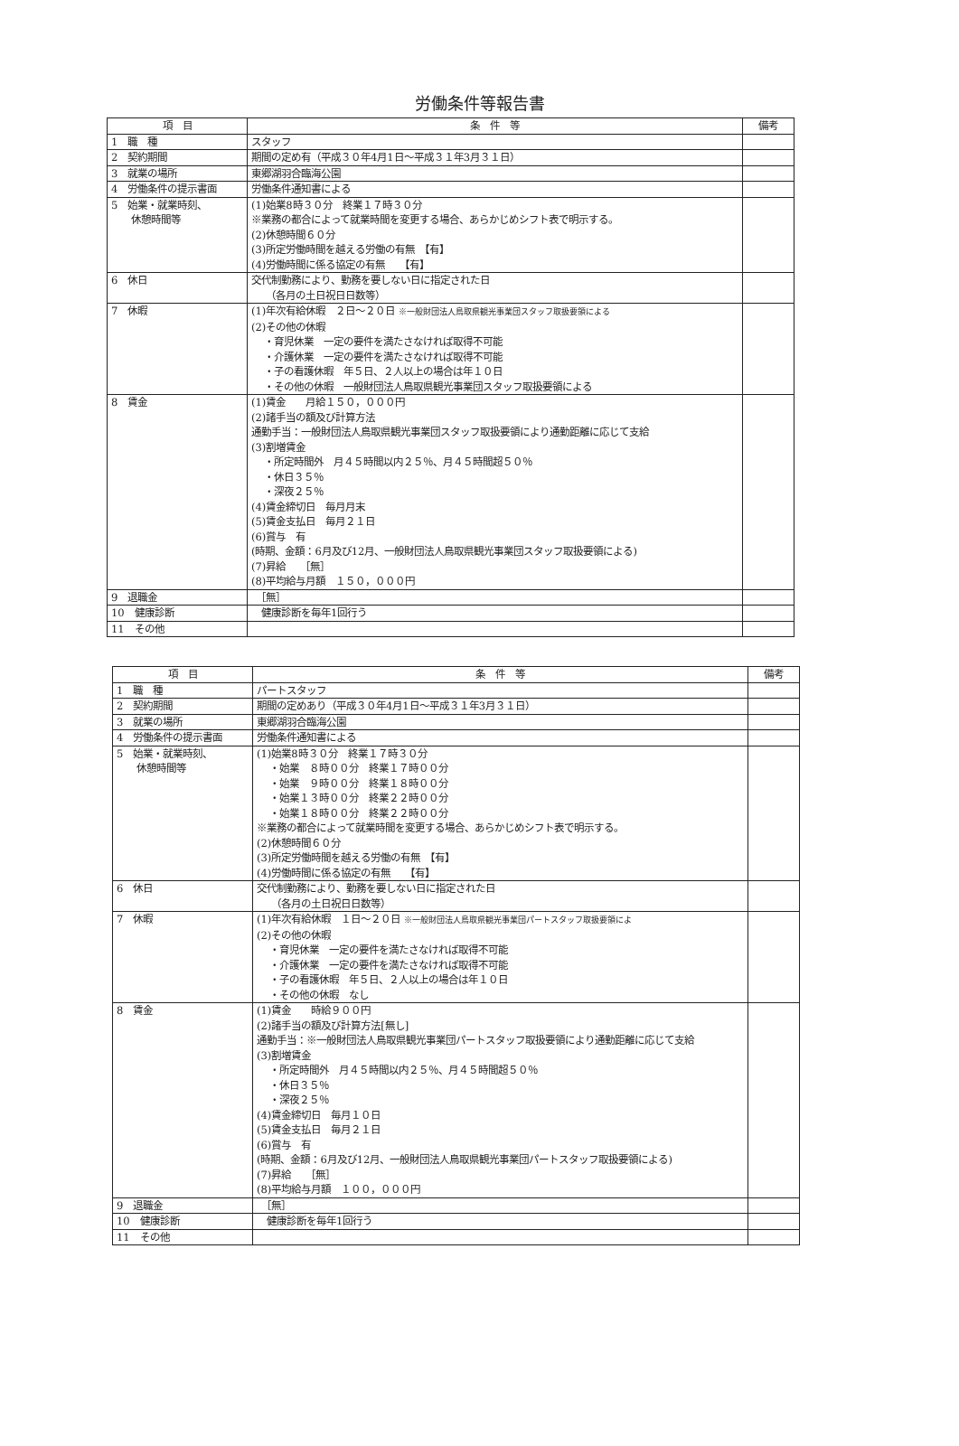労働条件等報告書
| 項 目 | 条 件 等 | 備考 |
| --- | --- | --- |
| 1 職 種 | スタッフ | |
| 2 契約期間 | 期間の定め有（平成３０年4月1日～平成３１年3月３１日） | |
| 3 就業の場所 | 東郷湖羽合臨海公園 | |
| 4 労働条件の提示書面 | 労働条件通知書による | |
| 5 始業・就業時刻、 休憩時間等 | (1)始業8時３０分 終業１７時３０分 ※業務の都合によって就業時間を変更する場合、あらかじめシフト表で明示する。 (2)休憩時間６０分 (3)所定労働時間を越える労働の有無 【有】 (4)労働時間に係る協定の有無 【有】 | |
| 6 休日 | 交代制勤務により、勤務を要しない日に指定された日 （各月の土日祝日日数等） | |
| 7 休暇 | (1)年次有給休暇 ２日～２０日 ※一般財団法人鳥取県観光事業団スタッフ取扱要領による (2)その他の休暇 ・育児休業 一定の要件を満たさなければ取得不可能 ・介護休業 一定の要件を満たさなければ取得不可能 ・子の看護休暇 年５日、２人以上の場合は年１０日 ・その他の休暇 一般財団法人鳥取県観光事業団スタッフ取扱要領による | |
| 8 賃金 | (1)賃金 月給１５０，０００円 (2)諸手当の額及び計算方法 通勤手当：一般財団法人鳥取県観光事業団スタッフ取扱要領により通勤距離に応じて支給 (3)割増賃金 ・所定時間外 月４５時間以内２５％、月４５時間超５０％ ・休日３５％ ・深夜２５％ (4)賃金締切日 毎月月末 (5)賃金支払日 毎月２１日 (6)賞与 有 (時期、金額：6月及び12月、一般財団法人鳥取県観光事業団スタッフ取扱要領による) (7)昇給 ［無］ (8)平均給与月額 １５０，０００円 | |
| 9 退職金 | ［無］ | |
| 10 健康診断 | 健康診断を毎年1回行う | |
| 11 その他 | | |
| 項 目 | 条 件 等 | 備考 |
| --- | --- | --- |
| 1 職 種 | パートスタッフ | |
| 2 契約期間 | 期間の定めあり（平成３０年4月1日～平成３１年3月３１日） | |
| 3 就業の場所 | 東郷湖羽合臨海公園 | |
| 4 労働条件の提示書面 | 労働条件通知書による | |
| 5 始業・就業時刻、 休憩時間等 | (1)始業8時３０分 終業１７時３０分 ・始業 ８時００分 終業１７時００分 ・始業 ９時００分 終業１８時００分 ・始業１３時００分 終業２２時００分 ・始業１８時００分 終業２２時００分 ※業務の都合によって就業時間を変更する場合、あらかじめシフト表で明示する。 (2)休憩時間６０分 (3)所定労働時間を越える労働の有無 【有】 (4)労働時間に係る協定の有無 【有】 | |
| 6 休日 | 交代制勤務により、勤務を要しない日に指定された日 （各月の土日祝日日数等） | |
| 7 休暇 | (1)年次有給休暇 １日～２０日 ※一般財団法人鳥取県観光事業団パートスタッフ取扱要領によ (2)その他の休暇 ・育児休業 一定の要件を満たさなければ取得不可能 ・介護休業 一定の要件を満たさなければ取得不可能 ・子の看護休暇 年５日、２人以上の場合は年１０日 ・その他の休暇 なし | |
| 8 賃金 | (1)賃金 時給９００円 (2)諸手当の額及び計算方法[無し] 通勤手当：※一般財団法人鳥取県観光事業団パートスタッフ取扱要領により通勤距離に応じて支給 (3)割増賃金 ・所定時間外 月４５時間以内２５％、月４５時間超５０％ ・休日３５％ ・深夜２５％ (4)賃金締切日 毎月１０日 (5)賃金支払日 毎月２１日 (6)賞与 有 (時期、金額：6月及び12月、一般財団法人鳥取県観光事業団パートスタッフ取扱要領による) (7)昇給 ［無］ (8)平均給与月額 １００，０００円 | |
| 9 退職金 | ［無］ | |
| 10 健康診断 | 健康診断を毎年1回行う | |
| 11 その他 | | |